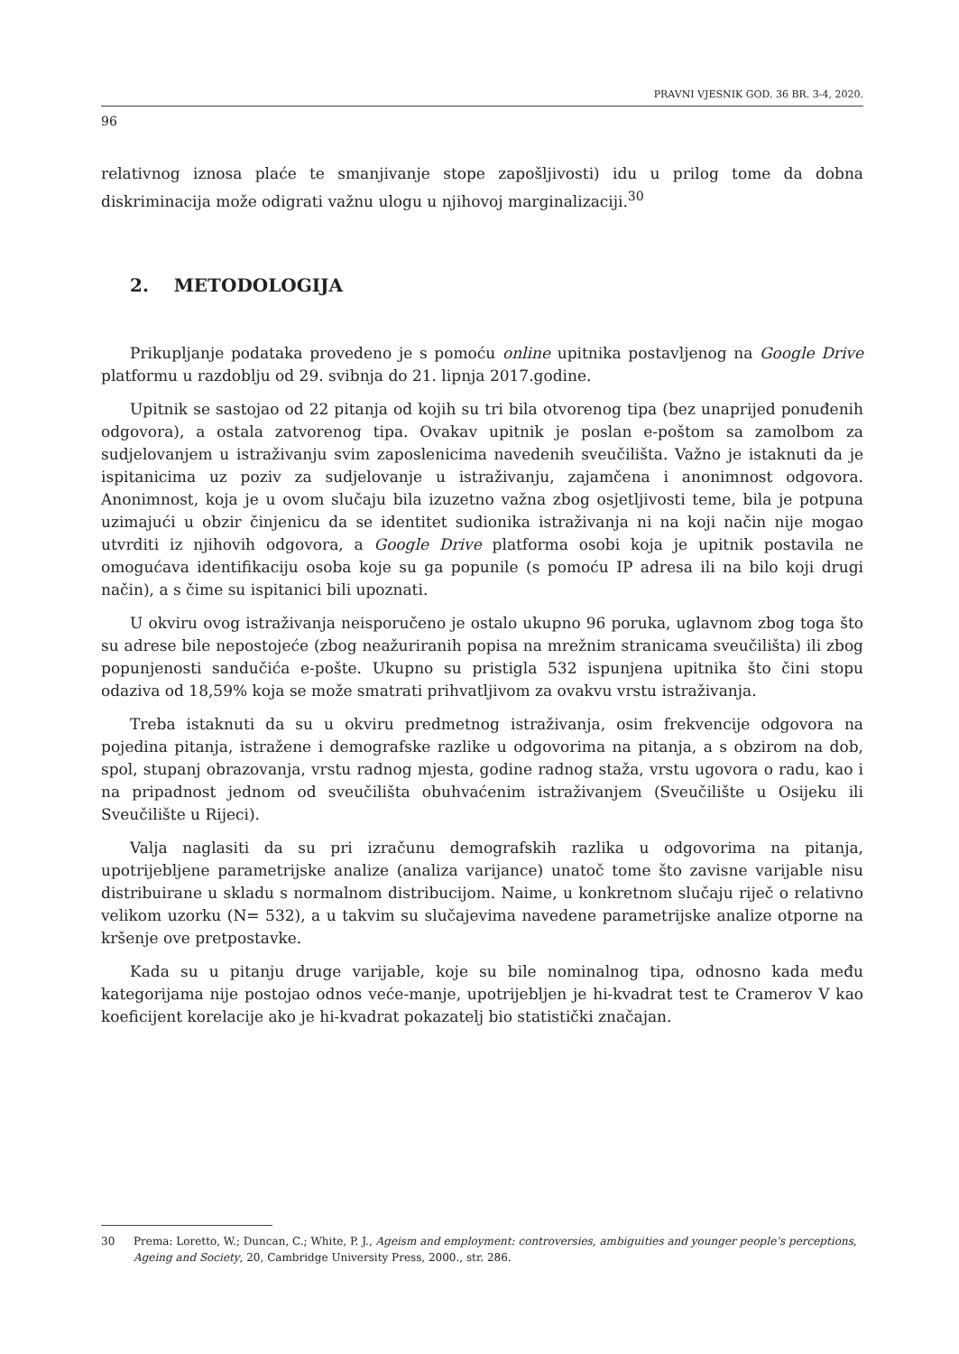PRAVNI VJESNIK GOD. 36 BR. 3-4, 2020.
96
relativnog iznosa plaće te smanjivanje stope zapošljivosti) idu u prilog tome da dobna diskriminacija može odigrati važnu ulogu u njihovoj marginalizaciji.<sup>30</sup>
2. METODOLOGIJA
Prikupljanje podataka provedeno je s pomoću online upitnika postavljenog na Google Drive platformu u razdoblju od 29. svibnja do 21. lipnja 2017.godine.
Upitnik se sastojao od 22 pitanja od kojih su tri bila otvorenog tipa (bez unaprijed ponuđenih odgovora), a ostala zatvorenog tipa. Ovakav upitnik je poslan e-poštom sa zamolbom za sudjelovanjem u istraživanju svim zaposlenicima navedenih sveučilišta. Važno je istaknuti da je ispitanicima uz poziv za sudjelovanje u istraživanju, zajamčena i anonimnost odgovora. Anonimnost, koja je u ovom slučaju bila izuzetno važna zbog osjetljivosti teme, bila je potpuna uzimajući u obzir činjenicu da se identitet sudionika istraživanja ni na koji način nije mogao utvrditi iz njihovih odgovora, a Google Drive platforma osobi koja je upitnik postavila ne omogućava identifikaciju osoba koje su ga popunile (s pomoću IP adresa ili na bilo koji drugi način), a s čime su ispitanici bili upoznati.
U okviru ovog istraživanja neisporučeno je ostalo ukupno 96 poruka, uglavnom zbog toga što su adrese bile nepostojeće (zbog neažuriranih popisa na mrežnim stranicama sveučilišta) ili zbog popunjenosti sandučića e-pošte. Ukupno su pristigla 532 ispunjena upitnika što čini stopu odaziva od 18,59% koja se može smatrati prihvatljivom za ovakvu vrstu istraživanja.
Treba istaknuti da su u okviru predmetnog istraživanja, osim frekvencije odgovora na pojedina pitanja, istražene i demografske razlike u odgovorima na pitanja, a s obzirom na dob, spol, stupanj obrazovanja, vrstu radnog mjesta, godine radnog staža, vrstu ugovora o radu, kao i na pripadnost jednom od sveučilišta obuhvaćenim istraživanjem (Sveučilište u Osijeku ili Sveučilište u Rijeci).
Valja naglasiti da su pri izračunu demografskih razlika u odgovorima na pitanja, upotrijebljene parametrijske analize (analiza varijance) unatoč tome što zavisne varijable nisu distribuirane u skladu s normalnom distribucijom. Naime, u konkretnom slučaju riječ o relativno velikom uzorku (N= 532), a u takvim su slučajevima navedene parametrijske analize otporne na kršenje ove pretpostavke.
Kada su u pitanju druge varijable, koje su bile nominalnog tipa, odnosno kada među kategorijama nije postojao odnos veće-manje, upotrijebljen je hi-kvadrat test te Cramerov V kao koeficijent korelacije ako je hi-kvadrat pokazatelj bio statistički značajan.
30 Prema: Loretto, W.; Duncan, C.; White, P. J., Ageism and employment: controversies, ambiguities and younger people’s perceptions, Ageing and Society, 20, Cambridge University Press, 2000., str. 286.